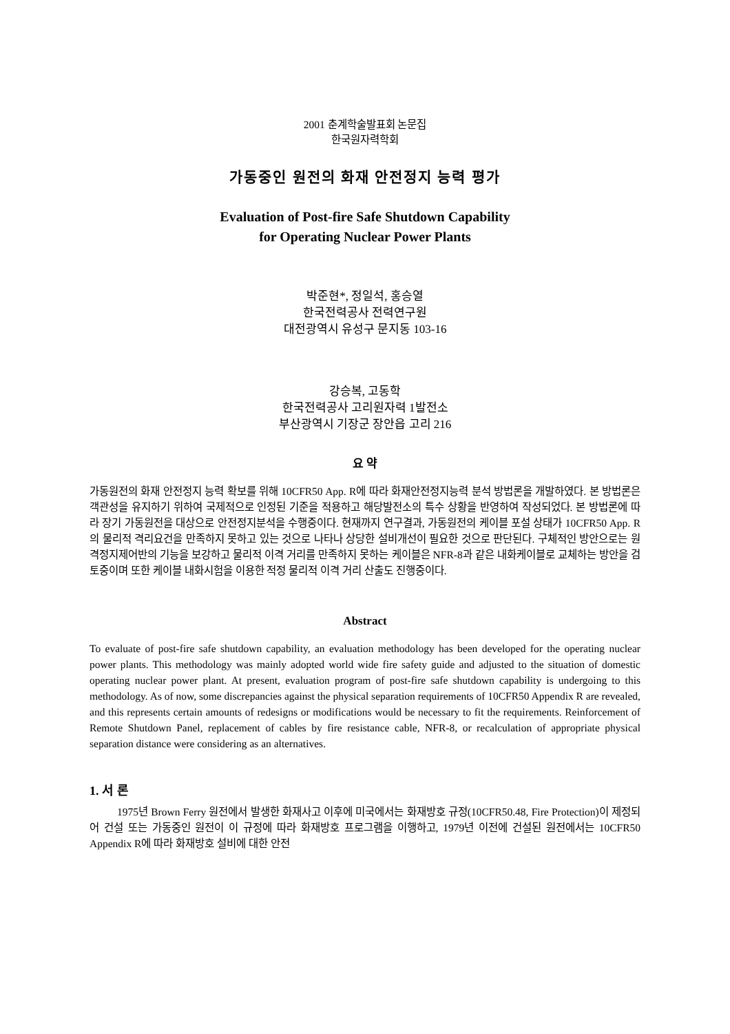2001 춘계학술발표회 논문집
한국원자력학회
가동중인 원전의 화재 안전정지 능력 평가
Evaluation of Post-fire Safe Shutdown Capability
for Operating Nuclear Power Plants
박준현*, 정일석, 홍승열
한국전력공사 전력연구원
대전광역시 유성구 문지동 103-16
강승복, 고동학
한국전력공사 고리원자력 1발전소
부산광역시 기장군 장안읍 고리 216
요 약
가동원전의 화재 안전정지 능력 확보를 위해 10CFR50 App. R에 따라 화재안전정지능력 분석 방법론을 개발하였다. 본 방법론은 객관성을 유지하기 위하여 국제적으로 인정된 기준을 적용하고 해당발전소의 특수 상황을 반영하여 작성되었다. 본 방법론에 따라 장기 가동원전을 대상으로 안전정지분석을 수행중이다. 현재까지 연구결과, 가동원전의 케이블 포설 상태가 10CFR50 App. R의 물리적 격리요건을 만족하지 못하고 있는 것으로 나타나 상당한 설비개선이 필요한 것으로 판단된다. 구체적인 방안으로는 원격정지제어반의 기능을 보강하고 물리적 이격 거리를 만족하지 못하는 케이블은 NFR-8과 같은 내화케이블로 교체하는 방안을 검토중이며 또한 케이블 내화시험을 이용한 적정 물리적 이격 거리 산출도 진행중이다.
Abstract
To evaluate of post-fire safe shutdown capability, an evaluation methodology has been developed for the operating nuclear power plants. This methodology was mainly adopted world wide fire safety guide and adjusted to the situation of domestic operating nuclear power plant. At present, evaluation program of post-fire safe shutdown capability is undergoing to this methodology. As of now, some discrepancies against the physical separation requirements of 10CFR50 Appendix R are revealed, and this represents certain amounts of redesigns or modifications would be necessary to fit the requirements. Reinforcement of Remote Shutdown Panel, replacement of cables by fire resistance cable, NFR-8, or recalculation of appropriate physical separation distance were considering as an alternatives.
1. 서 론
1975년 Brown Ferry 원전에서 발생한 화재사고 이후에 미국에서는 화재방호 규정(10CFR50.48, Fire Protection)이 제정되어 건설 또는 가동중인 원전이 이 규정에 따라 화재방호 프로그램을 이행하고, 1979년 이전에 건설된 원전에서는 10CFR50 Appendix R에 따라 화재방호 설비에 대한 안전